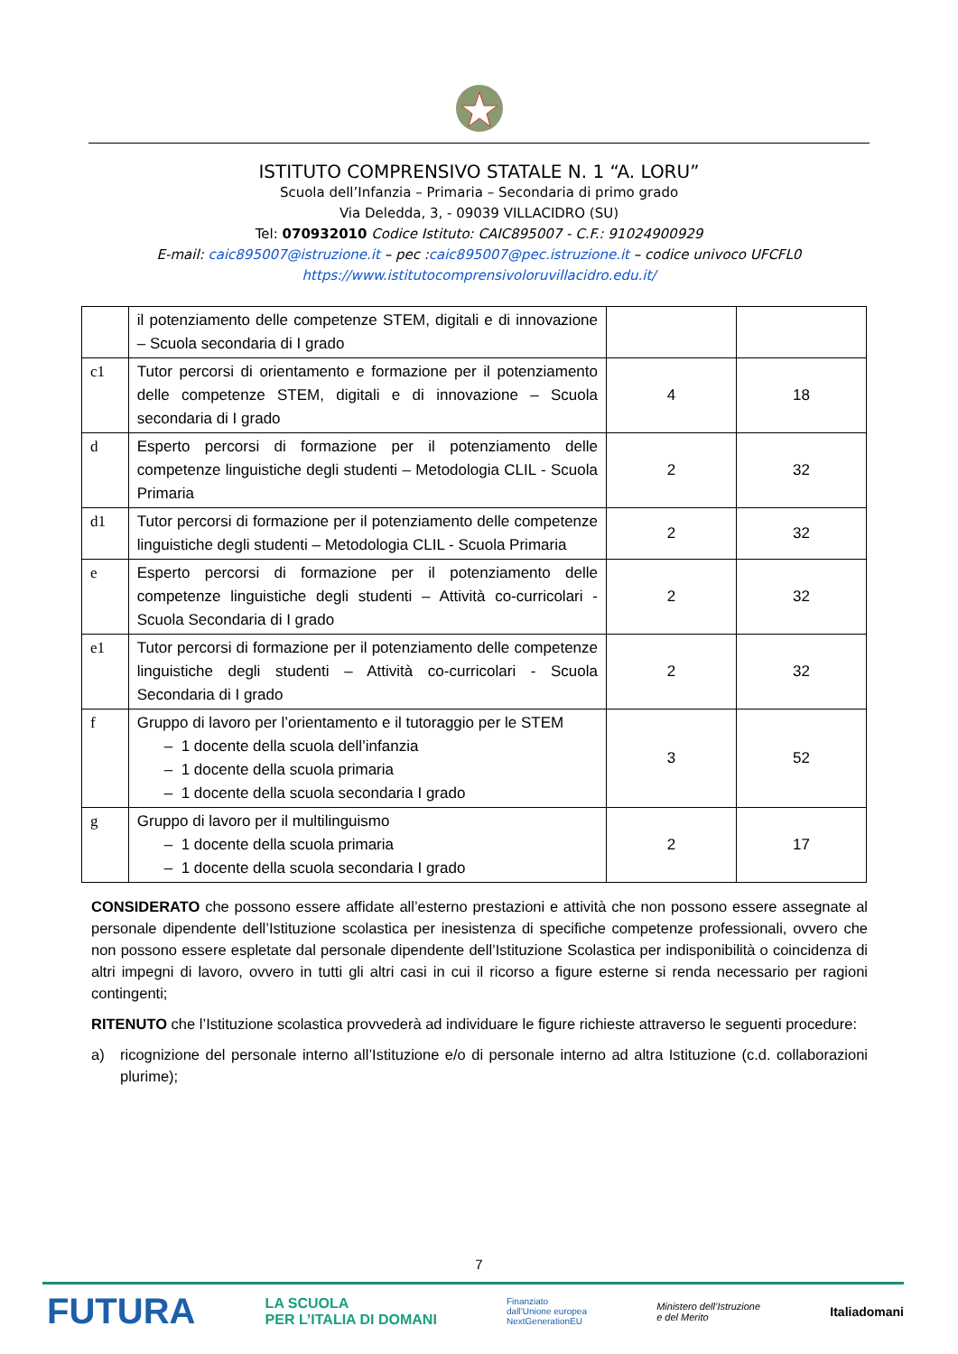ISTITUTO COMPRENSIVO STATALE N. 1 “A. LORU”
Scuola dell’Infanzia – Primaria – Secondaria di primo grado
Via Deledda, 3, - 09039 VILLACIDRO (SU)
Tel: 070932010 Codice Istituto: CAIC895007 - C.F.: 91024900929
E-mail: caic895007@istruzione.it – pec :caic895007@pec.istruzione.it – codice univoco UFCFL0
https://www.istitutocomprensivoloruvillacidro.edu.it/
| | il potenziamento delle competenze STEM, digitali e di innovazione – Scuola secondaria di I grado | | |
| c1 | Tutor percorsi di orientamento e formazione per il potenziamento delle competenze STEM, digitali e di innovazione – Scuola secondaria di I grado | 4 | 18 |
| d | Esperto percorsi di formazione per il potenziamento delle competenze linguistiche degli studenti – Metodologia CLIL - Scuola Primaria | 2 | 32 |
| d1 | Tutor percorsi di formazione per il potenziamento delle competenze linguistiche degli studenti – Metodologia CLIL - Scuola Primaria | 2 | 32 |
| e | Esperto percorsi di formazione per il potenziamento delle competenze linguistiche degli studenti – Attività co-curricolari - Scuola Secondaria di I grado | 2 | 32 |
| e1 | Tutor percorsi di formazione per il potenziamento delle competenze linguistiche degli studenti – Attività co-curricolari - Scuola Secondaria di I grado | 2 | 32 |
| f | Gruppo di lavoro per l’orientamento e il tutoraggio per le STEM – 1 docente della scuola dell’infanzia – 1 docente della scuola primaria – 1 docente della scuola secondaria I grado | 3 | 52 |
| g | Gruppo di lavoro per il multilinguismo – 1 docente della scuola primaria – 1 docente della scuola secondaria I grado | 2 | 17 |
CONSIDERATO che possono essere affidate all’esterno prestazioni e attività che non possono essere assegnate al personale dipendente dell’Istituzione scolastica per inesistenza di specifiche competenze professionali, ovvero che non possono essere espletate dal personale dipendente dell’Istituzione Scolastica per indisponibilità o coincidenza di altri impegni di lavoro, ovvero in tutti gli altri casi in cui il ricorso a figure esterne si renda necessario per ragioni contingenti;
RITENUTO che l’Istituzione scolastica provvederà ad individuare le figure richieste attraverso le seguenti procedure:
a) ricognizione del personale interno all’Istituzione e/o di personale interno ad altra Istituzione (c.d. collaborazioni plurime);
7
FUTURA LA SCUOLA
PER L’ITALIA DI DOMANI Finanziato
dall’Unione europea
NextGenerationEU Ministero dell’Istruzione
e del Merito Italiadomani